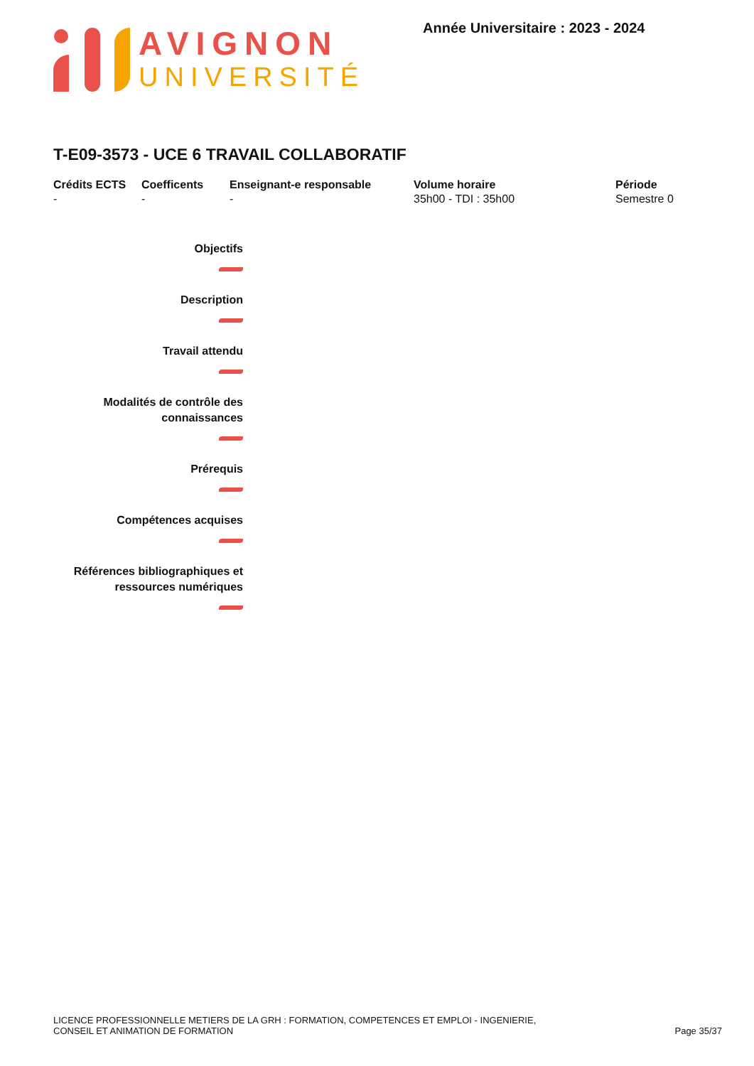AVIGNON
UNIVERSITÉ
Année Universitaire : 2023 - 2024
T-E09-3573 - UCE 6 TRAVAIL COLLABORATIF
| Crédits ECTS | Coefficents | Enseignant-e responsable | Volume horaire | Période |
| --- | --- | --- | --- | --- |
| - | - | - | 35h00 - TDI : 35h00 | Semestre 0 |
Objectifs
Description
Travail attendu
Modalités de contrôle des
connaissances
Prérequis
Compétences acquises
Références bibliographiques et
ressources numériques
LICENCE PROFESSIONNELLE METIERS DE LA GRH : FORMATION, COMPETENCES ET EMPLOI - INGENIERIE,
CONSEIL ET ANIMATION DE FORMATION
Page 35/37